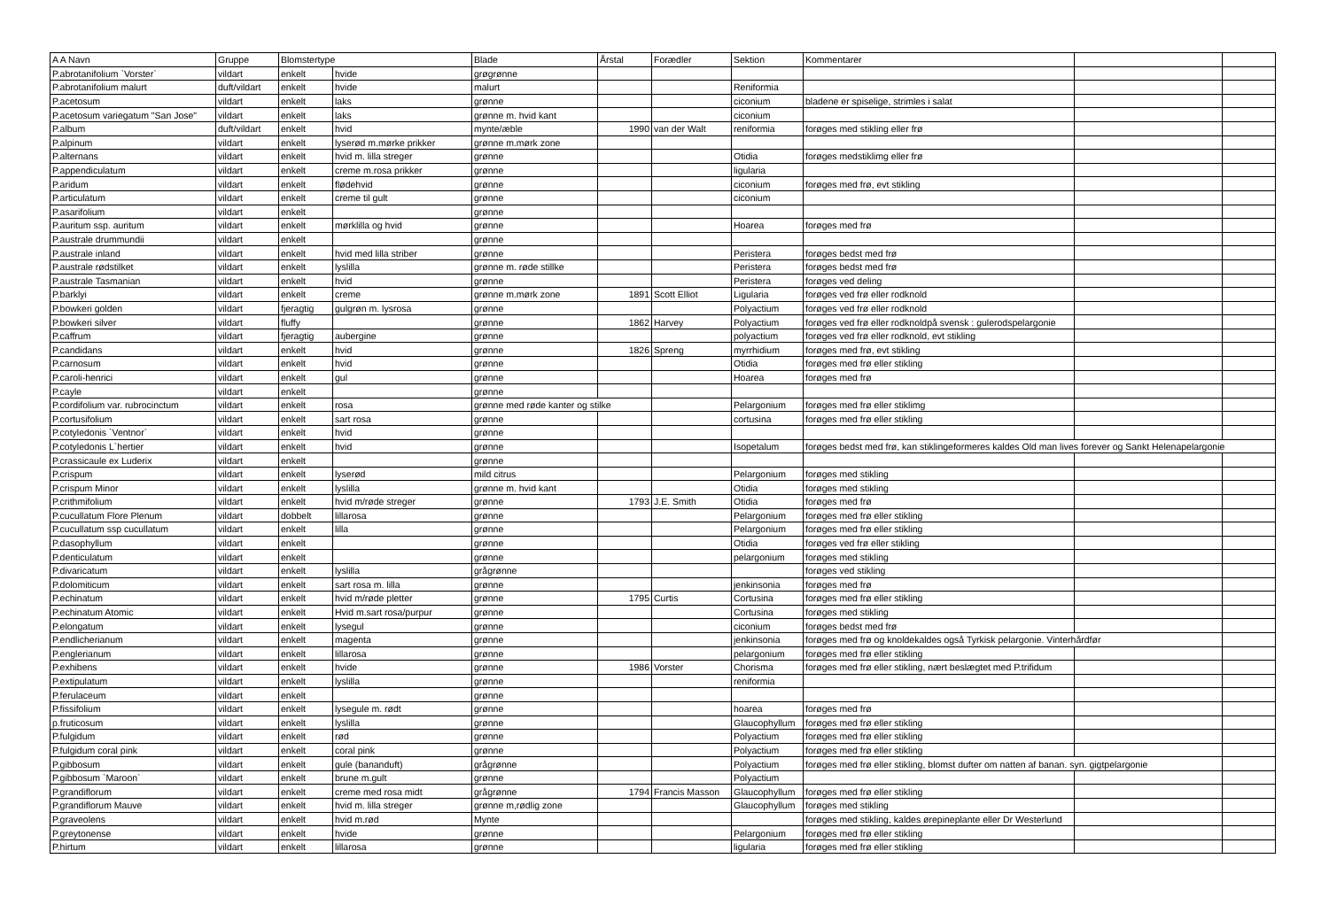| A A Navn | Gruppe | Blomstertype | | Blade | Årstal | Forædler | Sektion | Kommentarer | | |
| --- | --- | --- | --- | --- | --- | --- | --- | --- | --- | --- |
| P.abrotanifolium `Vorster` | vildart | enkelt | hvide | grøgrønne | | | | | | |
| P.abrotanifolium malurt | duft/vildart | enkelt | hvide | malurt | | | Reniformia | | | |
| P.acetosum | vildart | enkelt | laks | grønne | | | ciconium | bladene er spiselige, strimles i salat | | |
| P.acetosum variegatum "San Jose" | vildart | enkelt | laks | grønne m. hvid kant | | | ciconium | | | |
| P.album | duft/vildart | enkelt | hvid | mynte/æble | 1990 | van der Walt | reniformia | forøges med stikling eller frø | | |
| P.alpinum | vildart | enkelt | lyserød m.mørke prikker | grønne m.mørk zone | | | | | | |
| P.alternans | vildart | enkelt | hvid m. lilla streger | grønne | | | Otidia | forøges medstiklimg eller frø | | |
| P.appendiculatum | vildart | enkelt | creme m.rosa prikker | grønne | | | ligularia | | | |
| P.aridum | vildart | enkelt | flødehvid | grønne | | | ciconium | forøges med frø, evt stikling | | |
| P.articulatum | vildart | enkelt | creme til gult | grønne | | | ciconium | | | |
| P.asarifolium | vildart | enkelt | | grønne | | | | | | |
| P.auritum ssp. auritum | vildart | enkelt | mørklilla og hvid | grønne | | | Hoarea | forøges med frø | | |
| P.australe drummundii | vildart | enkelt | | grønne | | | | | | |
| P.australe inland | vildart | enkelt | hvid med lilla striber | grønne | | | Peristera | forøges bedst med frø | | |
| P.australe rødstilket | vildart | enkelt | lyslilla | grønne m. røde stillke | | | Peristera | forøges bedst med frø | | |
| P.australe Tasmanian | vildart | enkelt | hvid | grønne | | | Peristera | forøges ved deling | | |
| P.barklyi | vildart | enkelt | creme | grønne m.mørk zone | 1891 | Scott Elliot | Ligularia | forøges ved frø eller rodknold | | |
| P.bowkeri golden | vildart | fjeragtig | gulgrøn m. lysrosa | grønne | | | Polyactium | forøges ved frø eller rodknold | | |
| P.bowkeri silver | vildart | fluffy | | grønne | 1862 | Harvey | Polyactium | forøges ved frø eller rodknoldpå svensk : gulerodspelargonie | | |
| P.caffrum | vildart | fjeragtig | aubergine | grønne | | | polyactium | forøges ved frø eller rodknold, evt stikling | | |
| P.candidans | vildart | enkelt | hvid | grønne | 1826 | Spreng | myrrhidium | forøges med frø, evt stikling | | |
| P.carnosum | vildart | enkelt | hvid | grønne | | | Otidia | forøges med frø eller stikling | | |
| P.caroli-henrici | vildart | enkelt | gul | grønne | | | Hoarea | forøges med frø | | |
| P.cayle | vildart | enkelt | | grønne | | | | | | |
| P.cordifolium var. rubrocinctum | vildart | enkelt | rosa | grønne med røde kanter og stilke | | | Pelargonium | forøges med frø eller stiklimg | | |
| P.cortusifolium | vildart | enkelt | sart rosa | grønne | | | cortusina | forøges med frø eller stikling | | |
| P.cotyledonis `Ventnor` | vildart | enkelt | hvid | grønne | | | | | | |
| P.cotyledonis L`hertier | vildart | enkelt | hvid | grønne | | | Isopetalum | forøges bedst med frø, kan stiklingeformeres kaldes Old man lives forever og Sankt Helenapelargonie | | |
| P.crassicaule ex Luderix | vildart | enkelt | | grønne | | | | | | |
| P.crispum | vildart | enkelt | lyserød | mild citrus | | | Pelargonium | forøges med stikling | | |
| P.crispum Minor | vildart | enkelt | lyslilla | grønne m. hvid kant | | | Otidia | forøges med stikling | | |
| P.crithmifolium | vildart | enkelt | hvid m/røde streger | grønne | 1793 | J.E. Smith | Otidia | forøges med frø | | |
| P.cucullatum Flore Plenum | vildart | dobbelt | lillarosa | grønne | | | Pelargonium | forøges med frø eller stikling | | |
| P.cucullatum ssp cucullatum | vildart | enkelt | lilla | grønne | | | Pelargonium | forøges med frø eller stikling | | |
| P.dasophyllum | vildart | enkelt | | grønne | | | Otidia | forøges ved frø eller stikling | | |
| P.denticulatum | vildart | enkelt | | grønne | | | pelargonium | forøges med stikling | | |
| P.divaricatum | vildart | enkelt | lyslilla | grågrønne | | | | forøges ved stikling | | |
| P.dolomiticum | vildart | enkelt | sart rosa m. lilla | grønne | | | jenkinsonia | forøges med frø | | |
| P.echinatum | vildart | enkelt | hvid m/røde pletter | grønne | 1795 | Curtis | Cortusina | forøges med frø eller stikling | | |
| P.echinatum Atomic | vildart | enkelt | Hvid m.sart rosa/purpur | grønne | | | Cortusina | forøges med stikling | | |
| P.elongatum | vildart | enkelt | lysegul | grønne | | | ciconium | forøges bedst med frø | | |
| P.endlicherianum | vildart | enkelt | magenta | grønne | | | jenkinsonia | forøges med frø og knoldekaldes også Tyrkisk pelargonie. Vinterhårdfør | | |
| P.englerianum | vildart | enkelt | lillarosa | grønne | | | pelargonium | forøges med frø eller stikling | | |
| P.exhibens | vildart | enkelt | hvide | grønne | 1986 | Vorster | Chorisma | forøges med frø eller stikling, nært beslægtet med P.trifidum | | |
| P.extipulatum | vildart | enkelt | lyslilla | grønne | | | reniformia | | | |
| P.ferulaceum | vildart | enkelt | | grønne | | | | | | |
| P.fissifolium | vildart | enkelt | lysegule m. rødt | grønne | | | hoarea | forøges med frø | | |
| p.fruticosum | vildart | enkelt | lyslilla | grønne | | | Glaucophyllum | forøges med frø eller stikling | | |
| P.fulgidum | vildart | enkelt | rød | grønne | | | Polyactium | forøges med frø eller stikling | | |
| P.fulgidum coral pink | vildart | enkelt | coral pink | grønne | | | Polyactium | forøges med frø eller stikling | | |
| P.gibbosum | vildart | enkelt | gule (bananduft) | grågrønne | | | Polyactium | forøges med frø eller stikling, blomst dufter om natten af banan. syn. gigtpelargonie | | |
| P.gibbosum `Maroon` | vildart | enkelt | brune m.gult | grønne | | | Polyactium | | | |
| P.grandiflorum | vildart | enkelt | creme med rosa midt | grågrønne | 1794 | Francis Masson | Glaucophyllum | forøges med frø eller stikling | | |
| P.grandiflorum Mauve | vildart | enkelt | hvid m. lilla streger | grønne m,rødlig zone | | | Glaucophyllum | forøges med stikling | | |
| P.graveolens | vildart | enkelt | hvid m.rød | Mynte | | | | forøges med stikling, kaldes ørepineplante eller Dr Westerlund | | |
| P.greytonense | vildart | enkelt | hvide | grønne | | | Pelargonium | forøges med frø eller stikling | | |
| P.hirtum | vildart | enkelt | lillarosa | grønne | | | ligularia | forøges med frø eller stikling | | |